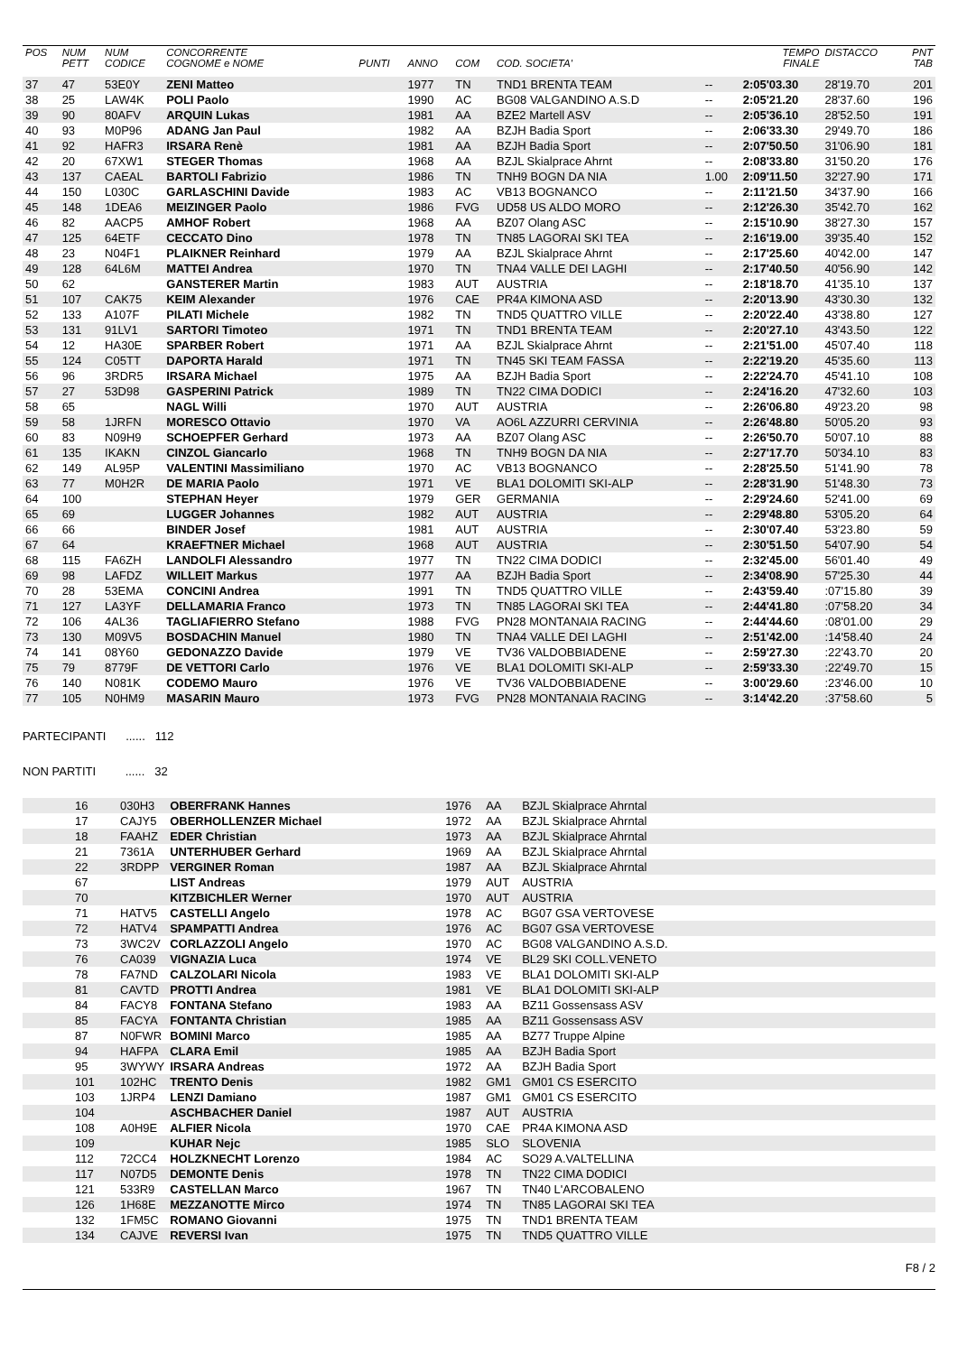| POS | NUM PETT | NUM CODICE | CONCORRENTE COGNOME e NOME | PUNTI | ANNO | COM | COD. SOCIETA' | | TEMPO FINALE | DISTACCO | PNT TAB |
| --- | --- | --- | --- | --- | --- | --- | --- | --- | --- | --- | --- |
| 37 | 47 | 53E0Y | ZENI Matteo | | 1977 | TN | TND1 BRENTA TEAM | -- | 2:05'03.30 | 28'19.70 | 201 |
| 38 | 25 | LAW4K | POLI Paolo | | 1990 | AC | BG08 VALGANDINO A.S.D | -- | 2:05'21.20 | 28'37.60 | 196 |
| 39 | 90 | 80AFV | ARQUIN Lukas | | 1981 | AA | BZE2 Martell ASV | -- | 2:05'36.10 | 28'52.50 | 191 |
| 40 | 93 | M0P96 | ADANG Jan Paul | | 1982 | AA | BZJH Badia Sport | -- | 2:06'33.30 | 29'49.70 | 186 |
| 41 | 92 | HAFR3 | IRSARA Renè | | 1981 | AA | BZJH Badia Sport | -- | 2:07'50.50 | 31'06.90 | 181 |
| 42 | 20 | 67XW1 | STEGER Thomas | | 1968 | AA | BZJL Skialprace Ahrnt | -- | 2:08'33.80 | 31'50.20 | 176 |
| 43 | 137 | CAEAL | BARTOLI Fabrizio | | 1986 | TN | TNH9 BOGN DA NIA | 1.00 | 2:09'11.50 | 32'27.90 | 171 |
| 44 | 150 | L030C | GARLASCHINI Davide | | 1983 | AC | VB13 BOGNANCO | -- | 2:11'21.50 | 34'37.90 | 166 |
| 45 | 148 | 1DEA6 | MEIZINGER Paolo | | 1986 | FVG | UD58 US ALDO MORO | -- | 2:12'26.30 | 35'42.70 | 162 |
| 46 | 82 | AACP5 | AMHOF Robert | | 1968 | AA | BZ07 Olang ASC | -- | 2:15'10.90 | 38'27.30 | 157 |
| 47 | 125 | 64ETF | CECCATO Dino | | 1978 | TN | TN85 LAGORAI SKI TEA | -- | 2:16'19.00 | 39'35.40 | 152 |
| 48 | 23 | N04F1 | PLAIKNER Reinhard | | 1979 | AA | BZJL Skialprace Ahrnt | -- | 2:17'25.60 | 40'42.00 | 147 |
| 49 | 128 | 64L6M | MATTEI Andrea | | 1970 | TN | TNA4 VALLE DEI LAGHI | -- | 2:17'40.50 | 40'56.90 | 142 |
| 50 | 62 | | GANSTERER Martin | | 1983 | AUT | AUSTRIA | -- | 2:18'18.70 | 41'35.10 | 137 |
| 51 | 107 | CAK75 | KEIM Alexander | | 1976 | CAE | PR4A KIMONA ASD | -- | 2:20'13.90 | 43'30.30 | 132 |
| 52 | 133 | A107F | PILATI Michele | | 1982 | TN | TND5 QUATTRO VILLE | -- | 2:20'22.40 | 43'38.80 | 127 |
| 53 | 131 | 91LV1 | SARTORI Timoteo | | 1971 | TN | TND1 BRENTA TEAM | -- | 2:20'27.10 | 43'43.50 | 122 |
| 54 | 12 | HA30E | SPARBER Robert | | 1971 | AA | BZJL Skialprace Ahrnt | -- | 2:21'51.00 | 45'07.40 | 118 |
| 55 | 124 | C05TT | DAPORTA Harald | | 1971 | TN | TN45 SKI TEAM FASSA | -- | 2:22'19.20 | 45'35.60 | 113 |
| 56 | 96 | 3RDR5 | IRSARA Michael | | 1975 | AA | BZJH Badia Sport | -- | 2:22'24.70 | 45'41.10 | 108 |
| 57 | 27 | 53D98 | GASPERINI Patrick | | 1989 | TN | TN22 CIMA DODICI | -- | 2:24'16.20 | 47'32.60 | 103 |
| 58 | 65 | | NAGL Willi | | 1970 | AUT | AUSTRIA | -- | 2:26'06.80 | 49'23.20 | 98 |
| 59 | 58 | 1JRFN | MORESCO Ottavio | | 1970 | VA | AO6L AZZURRI CERVINIA | -- | 2:26'48.80 | 50'05.20 | 93 |
| 60 | 83 | N09H9 | SCHOEPFER Gerhard | | 1973 | AA | BZ07 Olang ASC | -- | 2:26'50.70 | 50'07.10 | 88 |
| 61 | 135 | IKAKN | CINZOL Giancarlo | | 1968 | TN | TNH9 BOGN DA NIA | -- | 2:27'17.70 | 50'34.10 | 83 |
| 62 | 149 | AL95P | VALENTINI Massimiliano | | 1970 | AC | VB13 BOGNANCO | -- | 2:28'25.50 | 51'41.90 | 78 |
| 63 | 77 | M0H2R | DE MARIA Paolo | | 1971 | VE | BLA1 DOLOMITI SKI-ALP | -- | 2:28'31.90 | 51'48.30 | 73 |
| 64 | 100 | | STEPHAN Heyer | | 1979 | GER | GERMANIA | -- | 2:29'24.60 | 52'41.00 | 69 |
| 65 | 69 | | LUGGER Johannes | | 1982 | AUT | AUSTRIA | -- | 2:29'48.80 | 53'05.20 | 64 |
| 66 | 66 | | BINDER Josef | | 1981 | AUT | AUSTRIA | -- | 2:30'07.40 | 53'23.80 | 59 |
| 67 | 64 | | KRAEFTNER Michael | | 1968 | AUT | AUSTRIA | -- | 2:30'51.50 | 54'07.90 | 54 |
| 68 | 115 | FA6ZH | LANDOLFI Alessandro | | 1977 | TN | TN22 CIMA DODICI | -- | 2:32'45.00 | 56'01.40 | 49 |
| 69 | 98 | LAFDZ | WILLEIT Markus | | 1977 | AA | BZJH Badia Sport | -- | 2:34'08.90 | 57'25.30 | 44 |
| 70 | 28 | 53EMA | CONCINI Andrea | | 1991 | TN | TND5 QUATTRO VILLE | -- | 2:43'59.40 | :07'15.80 | 39 |
| 71 | 127 | LA3YF | DELLAMARIA Franco | | 1973 | TN | TN85 LAGORAI SKI TEA | -- | 2:44'41.80 | :07'58.20 | 34 |
| 72 | 106 | 4AL36 | TAGLIAFIERRO Stefano | | 1988 | FVG | PN28 MONTANAIA RACING | -- | 2:44'44.60 | :08'01.00 | 29 |
| 73 | 130 | M09V5 | BOSDACHIN Manuel | | 1980 | TN | TNA4 VALLE DEI LAGHI | -- | 2:51'42.00 | :14'58.40 | 24 |
| 74 | 141 | 08Y60 | GEDONAZZO Davide | | 1979 | VE | TV36 VALDOBBIADENE | -- | 2:59'27.30 | :22'43.70 | 20 |
| 75 | 79 | 8779F | DE VETTORI Carlo | | 1976 | VE | BLA1 DOLOMITI SKI-ALP | -- | 2:59'33.30 | :22'49.70 | 15 |
| 76 | 140 | N081K | CODEMO Mauro | | 1976 | VE | TV36 VALDOBBIADENE | -- | 3:00'29.60 | :23'46.00 | 10 |
| 77 | 105 | N0HM9 | MASARIN Mauro | | 1973 | FVG | PN28 MONTANAIA RACING | -- | 3:14'42.20 | :37'58.60 | 5 |
PARTECIPANTI ...... 112
NON PARTITI ...... 32
| | 16 | 030H3 | OBERFRANK Hannes | 1976 | AA | BZJL Skialprace Ahrntal |
| | 17 | CAJY5 | OBERHOLLENZER Michael | 1972 | AA | BZJL Skialprace Ahrntal |
| | 18 | FAAHZ | EDER Christian | 1973 | AA | BZJL Skialprace Ahrntal |
| | 21 | 7361A | UNTERHUBER Gerhard | 1969 | AA | BZJL Skialprace Ahrntal |
| | 22 | 3RDPP | VERGINER Roman | 1987 | AA | BZJL Skialprace Ahrntal |
| | 67 | | LIST Andreas | 1979 | AUT | AUSTRIA |
| | 70 | | KITZBICHLER Werner | 1970 | AUT | AUSTRIA |
| | 71 | HATV5 | CASTELLI Angelo | 1978 | AC | BG07 GSA VERTOVESE |
| | 72 | HATV4 | SPAMPATTI Andrea | 1976 | AC | BG07 GSA VERTOVESE |
| | 73 | 3WC2V | CORLAZZOLI Angelo | 1970 | AC | BG08 VALGANDINO A.S.D. |
| | 76 | CA039 | VIGNAZIA Luca | 1974 | VE | BL29 SKI COLL.VENETO |
| | 78 | FA7ND | CALZOLARI Nicola | 1983 | VE | BLA1 DOLOMITI SKI-ALP |
| | 81 | CAVTD | PROTTI Andrea | 1981 | VE | BLA1 DOLOMITI SKI-ALP |
| | 84 | FACY8 | FONTANA Stefano | 1983 | AA | BZ11 Gossensass ASV |
| | 85 | FACYA | FONTANTA Christian | 1985 | AA | BZ11 Gossensass ASV |
| | 87 | N0FWR | BOMINI Marco | 1985 | AA | BZ77 Truppe Alpine |
| | 94 | HAFPA | CLARA Emil | 1985 | AA | BZJH Badia Sport |
| | 95 | 3WYWY | IRSARA Andreas | 1972 | AA | BZJH Badia Sport |
| | 101 | 102HC | TRENTO Denis | 1982 | GM1 | GM01 CS ESERCITO |
| | 103 | 1JRP4 | LENZI Damiano | 1987 | GM1 | GM01 CS ESERCITO |
| | 104 | | ASCHBACHER Daniel | 1987 | AUT | AUSTRIA |
| | 108 | A0H9E | ALFIER Nicola | 1970 | CAE | PR4A KIMONA ASD |
| | 109 | | KUHAR Nejc | 1985 | SLO | SLOVENIA |
| | 112 | 72CC4 | HOLZKNECHT Lorenzo | 1984 | AC | SO29 A.VALTELLINA |
| | 117 | N07D5 | DEMONTE Denis | 1978 | TN | TN22 CIMA DODICI |
| | 121 | 533R9 | CASTELLAN Marco | 1967 | TN | TN40 L'ARCOBALENO |
| | 126 | 1H68E | MEZZANOTTE Mirco | 1974 | TN | TN85 LAGORAI SKI TEA |
| | 132 | 1FM5C | ROMANO Giovanni | 1975 | TN | TND1 BRENTA TEAM |
| | 134 | CAJVE | REVERSI Ivan | 1975 | TN | TND5 QUATTRO VILLE |
F8 / 2